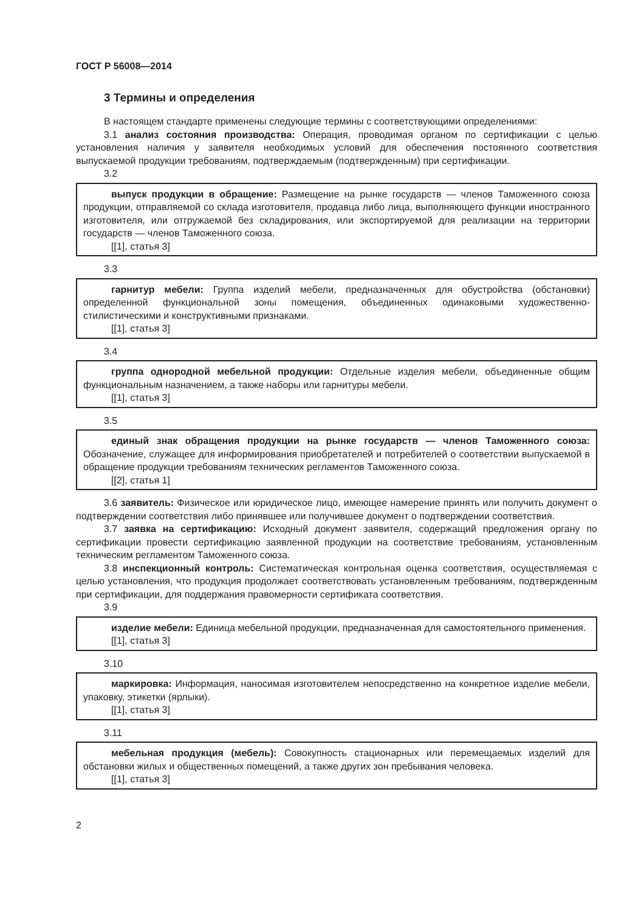ГОСТ Р 56008—2014
3 Термины и определения
В настоящем стандарте применены следующие термины с соответствующими определениями:
3.1 анализ состояния производства: Операция, проводимая органом по сертификации с целью установления наличия у заявителя необходимых условий для обеспечения постоянного соответствия выпускаемой продукции требованиям, подтверждаемым (подтвержденным) при сертификации.
3.2
выпуск продукции в обращение: Размещение на рынке государств — членов Таможенного союза продукции, отправляемой со склада изготовителя, продавца либо лица, выполняющего функции иностранного изготовителя, или отгружаемой без складирования, или экспортируемой для реализации на территории государств — членов Таможенного союза.
[[1], статья 3]
3.3
гарнитур мебели: Группа изделий мебели, предназначенных для обустройства (обстановки) определенной функциональной зоны помещения, объединенных одинаковыми художественно-стилистическими и конструктивными признаками.
[[1], статья 3]
3.4
группа однородной мебельной продукции: Отдельные изделия мебели, объединенные общим функциональным назначением, а также наборы или гарнитуры мебели.
[[1], статья 3]
3.5
единый знак обращения продукции на рынке государств — членов Таможенного союза: Обозначение, служащее для информирования приобретателей и потребителей о соответствии выпускаемой в обращение продукции требованиям технических регламентов Таможенного союза.
[[2], статья 1]
3.6 заявитель: Физическое или юридическое лицо, имеющее намерение принять или получить документ о подтверждении соответствия либо принявшее или получившее документ о подтверждении соответствия.
3.7 заявка на сертификацию: Исходный документ заявителя, содержащий предложения органу по сертификации провести сертификацию заявленной продукции на соответствие требованиям, установленным техническим регламентом Таможенного союза.
3.8 инспекционный контроль: Систематическая контрольная оценка соответствия, осуществляемая с целью установления, что продукция продолжает соответствовать установленным требованиям, подтвержденным при сертификации, для поддержания правомерности сертификата соответствия.
3.9
изделие мебели: Единица мебельной продукции, предназначенная для самостоятельного применения.
[[1], статья 3]
3.10
маркировка: Информация, наносимая изготовителем непосредственно на конкретное изделие мебели, упаковку, этикетки (ярлыки).
[[1], статья 3]
3.11
мебельная продукция (мебель): Совокупность стационарных или перемещаемых изделий для обстановки жилых и общественных помещений, а также других зон пребывания человека.
[[1], статья 3]
2